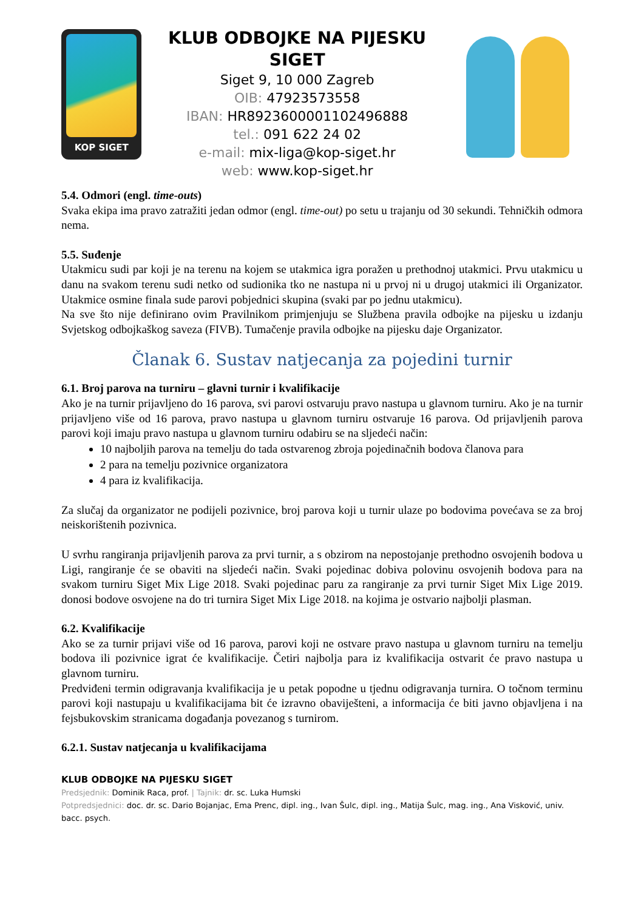KOP SIGET
KLUB ODBOJKE NA PIJESKU SIGET
Siget 9, 10 000 Zagreb
OIB: 47923573558
IBAN: HR8923600001102496888
tel.: 091 622 24 02
e-mail: mix-liga@kop-siget.hr
web: www.kop-siget.hr
5.4. Odmori (engl. time-outs)
Svaka ekipa ima pravo zatražiti jedan odmor (engl. time-out) po setu u trajanju od 30 sekundi. Tehničkih odmora nema.
5.5. Suđenje
Utakmicu sudi par koji je na terenu na kojem se utakmica igra poražen u prethodnoj utakmici. Prvu utakmicu u danu na svakom terenu sudi netko od sudionika tko ne nastupa ni u prvoj ni u drugoj utakmici ili Organizator. Utakmice osmine finala sude parovi pobjednici skupina (svaki par po jednu utakmicu).
Na sve što nije definirano ovim Pravilnikom primjenjuju se Službena pravila odbojke na pijesku u izdanju Svjetskog odbojkaškog saveza (FIVB). Tumačenje pravila odbojke na pijesku daje Organizator.
Članak 6. Sustav natjecanja za pojedini turnir
6.1. Broj parova na turniru – glavni turnir i kvalifikacije
Ako je na turnir prijavljeno do 16 parova, svi parovi ostvaruju pravo nastupa u glavnom turniru. Ako je na turnir prijavljeno više od 16 parova, pravo nastupa u glavnom turniru ostvaruje 16 parova. Od prijavljenih parova parovi koji imaju pravo nastupa u glavnom turniru odabiru se na sljedeći način:
10 najboljih parova na temelju do tada ostvarenog zbroja pojedinačnih bodova članova para
2 para na temelju pozivnice organizatora
4 para iz kvalifikacija.
Za slučaj da organizator ne podijeli pozivnice, broj parova koji u turnir ulaze po bodovima povećava se za broj neiskorištenih pozivnica.
U svrhu rangiranja prijavljenih parova za prvi turnir, a s obzirom na nepostojanje prethodno osvojenih bodova u Ligi, rangiranje će se obaviti na sljedeći način. Svaki pojedinac dobiva polovinu osvojenih bodova para na svakom turniru Siget Mix Lige 2018. Svaki pojedinac paru za rangiranje za prvi turnir Siget Mix Lige 2019. donosi bodove osvojene na do tri turnira Siget Mix Lige 2018. na kojima je ostvario najbolji plasman.
6.2. Kvalifikacije
Ako se za turnir prijavi više od 16 parova, parovi koji ne ostvare pravo nastupa u glavnom turniru na temelju bodova ili pozivnice igrat će kvalifikacije. Četiri najbolja para iz kvalifikacija ostvarit će pravo nastupa u glavnom turniru.
Predviđeni termin odigravanja kvalifikacija je u petak popodne u tjednu odigravanja turnira. O točnom terminu parovi koji nastupaju u kvalifikacijama bit će izravno obaviješteni, a informacija će biti javno objavljena i na fejsbukovskim stranicama događanja povezanog s turnirom.
6.2.1. Sustav natjecanja u kvalifikacijama
KLUB ODBOJKE NA PIJESKU SIGET
Predsjednik: Dominik Raca, prof. | Tajnik: dr. sc. Luka Humski
Potpredsjednici: doc. dr. sc. Dario Bojanjac, Ema Prenc, dipl. ing., Ivan Šulc, dipl. ing., Matija Šulc, mag. ing., Ana Visković, univ. bacc. psych.